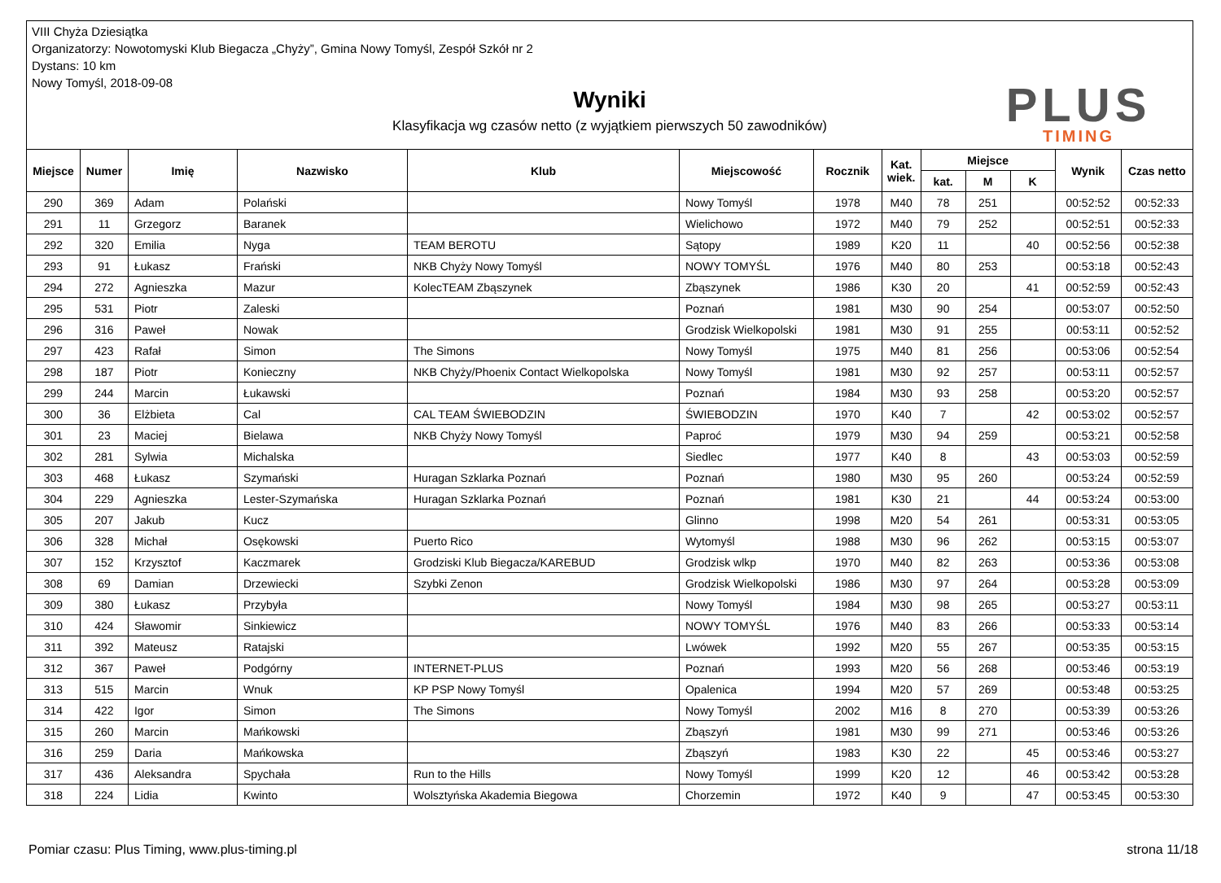VIII Chyża Dziesiątka
Organizatorzy: Nowotomyski Klub Biegacza „Chyży”, Gmina Nowy Tomyśl, Zespół Szkół nr 2
Dystans: 10 km
Nowy Tomyśl, 2018-09-08
Wyniki
Klasyfikacja wg czasów netto (z wyjątkiem pierwszych 50 zawodników)
PLUS
TIMING
| Miejsce | Numer | Imię | Nazwisko | Klub | Miejscowość | Rocznik | Kat. wiek. | Miejsce | | | Wynik | Czas netto |
| --- | --- | --- | --- | --- | --- | --- | --- | --- | --- | --- | --- | --- |
| | | | | | | | | kat. | M | K | | |
| 290 | 369 | Adam | Polański | | Nowy Tomyśl | 1978 | M40 | 78 | 251 | | 00:52:52 | 00:52:33 |
| 291 | 11 | Grzegorz | Baranek | | Wielichowo | 1972 | M40 | 79 | 252 | | 00:52:51 | 00:52:33 |
| 292 | 320 | Emilia | Nyga | TEAM BEROTU | Sątopy | 1989 | K20 | 11 | | 40 | 00:52:56 | 00:52:38 |
| 293 | 91 | Łukasz | Frański | NKB Chyży Nowy Tomyśl | NOWY TOMYŚL | 1976 | M40 | 80 | 253 | | 00:53:18 | 00:52:43 |
| 294 | 272 | Agnieszka | Mazur | KolecTEAM Zbąszynek | Zbąszynek | 1986 | K30 | 20 | | 41 | 00:52:59 | 00:52:43 |
| 295 | 531 | Piotr | Zaleski | | Poznań | 1981 | M30 | 90 | 254 | | 00:53:07 | 00:52:50 |
| 296 | 316 | Paweł | Nowak | | Grodzisk Wielkopolski | 1981 | M30 | 91 | 255 | | 00:53:11 | 00:52:52 |
| 297 | 423 | Rafał | Simon | The Simons | Nowy Tomyśl | 1975 | M40 | 81 | 256 | | 00:53:06 | 00:52:54 |
| 298 | 187 | Piotr | Konieczny | NKB Chyży/Phoenix Contact Wielkopolska | Nowy Tomyśl | 1981 | M30 | 92 | 257 | | 00:53:11 | 00:52:57 |
| 299 | 244 | Marcin | Łukawski | | Poznań | 1984 | M30 | 93 | 258 | | 00:53:20 | 00:52:57 |
| 300 | 36 | Elżbieta | Cal | CAL TEAM ŚWIEBODZIN | ŚWIEBODZIN | 1970 | K40 | 7 | | 42 | 00:53:02 | 00:52:57 |
| 301 | 23 | Maciej | Bielawa | NKB Chyży Nowy Tomyśl | Paproć | 1979 | M30 | 94 | 259 | | 00:53:21 | 00:52:58 |
| 302 | 281 | Sylwia | Michalska | | Siedlec | 1977 | K40 | 8 | | 43 | 00:53:03 | 00:52:59 |
| 303 | 468 | Łukasz | Szymański | Huragan Szklarka Poznań | Poznań | 1980 | M30 | 95 | 260 | | 00:53:24 | 00:52:59 |
| 304 | 229 | Agnieszka | Lester-Szymańska | Huragan Szklarka Poznań | Poznań | 1981 | K30 | 21 | | 44 | 00:53:24 | 00:53:00 |
| 305 | 207 | Jakub | Kucz | | Glinno | 1998 | M20 | 54 | 261 | | 00:53:31 | 00:53:05 |
| 306 | 328 | Michał | Osękowski | Puerto Rico | Wytomyśl | 1988 | M30 | 96 | 262 | | 00:53:15 | 00:53:07 |
| 307 | 152 | Krzysztof | Kaczmarek | Grodziski Klub Biegacza/KAREBUD | Grodzisk wlkp | 1970 | M40 | 82 | 263 | | 00:53:36 | 00:53:08 |
| 308 | 69 | Damian | Drzewiecki | Szybki Zenon | Grodzisk Wielkopolski | 1986 | M30 | 97 | 264 | | 00:53:28 | 00:53:09 |
| 309 | 380 | Łukasz | Przybyła | | Nowy Tomyśl | 1984 | M30 | 98 | 265 | | 00:53:27 | 00:53:11 |
| 310 | 424 | Sławomir | Sinkiewicz | | NOWY TOMYŚL | 1976 | M40 | 83 | 266 | | 00:53:33 | 00:53:14 |
| 311 | 392 | Mateusz | Ratajski | | Lwówek | 1992 | M20 | 55 | 267 | | 00:53:35 | 00:53:15 |
| 312 | 367 | Paweł | Podgórny | INTERNET-PLUS | Poznań | 1993 | M20 | 56 | 268 | | 00:53:46 | 00:53:19 |
| 313 | 515 | Marcin | Wnuk | KP PSP Nowy Tomyśl | Opalenica | 1994 | M20 | 57 | 269 | | 00:53:48 | 00:53:25 |
| 314 | 422 | Igor | Simon | The Simons | Nowy Tomyśl | 2002 | M16 | 8 | 270 | | 00:53:39 | 00:53:26 |
| 315 | 260 | Marcin | Mańkowski | | Zbąszyń | 1981 | M30 | 99 | 271 | | 00:53:46 | 00:53:26 |
| 316 | 259 | Daria | Mańkowska | | Zbąszyń | 1983 | K30 | 22 | | 45 | 00:53:46 | 00:53:27 |
| 317 | 436 | Aleksandra | Spychała | Run to the Hills | Nowy Tomyśl | 1999 | K20 | 12 | | 46 | 00:53:42 | 00:53:28 |
| 318 | 224 | Lidia | Kwinto | Wolsztyńska Akademia Biegowa | Chorzemin | 1972 | K40 | 9 | | 47 | 00:53:45 | 00:53:30 |
Pomiar czasu: Plus Timing, www.plus-timing.pl strona 11/18